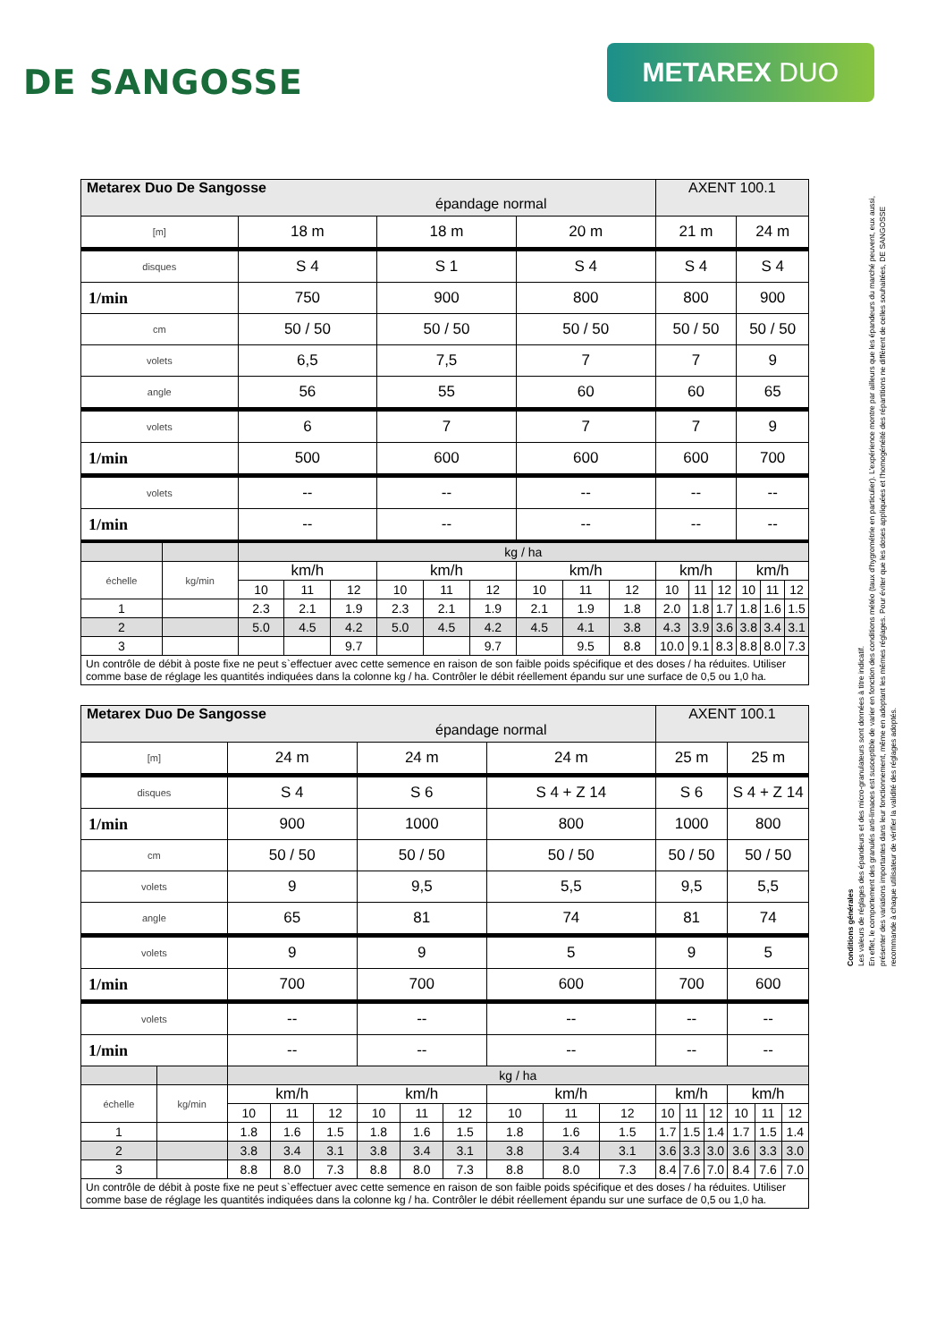DE SANGOSSE
METAREX DUO
Conditions générales
Les valeurs de réglages des épandeurs et des micro-granulateurs sont données à titre indicatif.
En effet, le comportement des granulés anti-limaces est susceptible de varier en fonction des conditions météo (taux d'hygrométrie en particulier). L'expérience montre par ailleurs que les épandeurs du marché peuvent, eux aussi, présenter des variations importantes dans leur fonctionnement, même en adoptant les mêmes réglages. Pour éviter que les doses appliquées et l'homogénéité des répartitions ne diffèrent de celles souhaitées, DE SANGOSSE recommande à chaque utilisateur de vérifier la validité des réglages adoptés.
| Metarex Duo De Sangosse épandage normal | | | | | | | | | | | AXENT 100.1 | | | | | |
| [m] | | 18 m | | | 18 m | | | 20 m | | | 21 m | | | 24 m | | |
| disques | | S 4 | | | S 1 | | | S 4 | | | S 4 | | | S 4 | | |
| 1/min | | 750 | | | 900 | | | 800 | | | 800 | | | 900 | | |
| cm | | 50 / 50 | | | 50 / 50 | | | 50 / 50 | | | 50 / 50 | | | 50 / 50 | | |
| volets | | 6,5 | | | 7,5 | | | 7 | | | 7 | | | 9 | | |
| angle | | 56 | | | 55 | | | 60 | | | 60 | | | 65 | | |
| volets | | 6 | | | 7 | | | 7 | | | 7 | | | 9 | | |
| 1/min | | 500 | | | 600 | | | 600 | | | 600 | | | 700 | | |
| volets | | -- | | | -- | | | -- | | | -- | | | -- | | |
| 1/min | | -- | | | -- | | | -- | | | -- | | | -- | | |
| | | kg / ha | | | | | | | | | | | | | | |
| échelle | kg/min | km/h | | | km/h | | | km/h | | | km/h | | | km/h | | |
| | | 10 | 11 | 12 | 10 | 11 | 12 | 10 | 11 | 12 | 10 | 11 | 12 | 10 | 11 | 12 |
| 1 | | 2.3 | 2.1 | 1.9 | 2.3 | 2.1 | 1.9 | 2.1 | 1.9 | 1.8 | 2.0 | 1.8 | 1.7 | 1.8 | 1.6 | 1.5 |
| 2 | | 5.0 | 4.5 | 4.2 | 5.0 | 4.5 | 4.2 | 4.5 | 4.1 | 3.8 | 4.3 | 3.9 | 3.6 | 3.8 | 3.4 | 3.1 |
| 3 | | | | 9.7 | | | 9.7 | | 9.5 | 8.8 | 10.0 | 9.1 | 8.3 | 8.8 | 8.0 | 7.3 |
| Un contrôle de débit à poste fixe ne peut s`effectuer avec cette semence en raison de son faible poids spécifique et des doses / ha réduites. Utiliser comme base de réglage les quantités indiquées dans la colonne kg / ha. Contrôler le débit réellement épandu sur une surface de 0,5 ou 1,0 ha. | | | | | | | | | | | | | | | | |
| Metarex Duo De Sangosse épandage normal | | | | | | | | | | | AXENT 100.1 | | | | | |
| [m] | | 24 m | | | 24 m | | | 24 m | | | 25 m | | | 25 m | | |
| disques | | S 4 | | | S 6 | | | S 4 + Z 14 | | | S 6 | | | S 4 + Z 14 | | |
| 1/min | | 900 | | | 1000 | | | 800 | | | 1000 | | | 800 | | |
| cm | | 50 / 50 | | | 50 / 50 | | | 50 / 50 | | | 50 / 50 | | | 50 / 50 | | |
| volets | | 9 | | | 9,5 | | | 5,5 | | | 9,5 | | | 5,5 | | |
| angle | | 65 | | | 81 | | | 74 | | | 81 | | | 74 | | |
| volets | | 9 | | | 9 | | | 5 | | | 9 | | | 5 | | |
| 1/min | | 700 | | | 700 | | | 600 | | | 700 | | | 600 | | |
| volets | | -- | | | -- | | | -- | | | -- | | | -- | | |
| 1/min | | -- | | | -- | | | -- | | | -- | | | -- | | |
| | | kg / ha | | | | | | | | | | | | | | |
| échelle | kg/min | km/h | | | km/h | | | km/h | | | km/h | | | km/h | | |
| | | 10 | 11 | 12 | 10 | 11 | 12 | 10 | 11 | 12 | 10 | 11 | 12 | 10 | 11 | 12 |
| 1 | | 1.8 | 1.6 | 1.5 | 1.8 | 1.6 | 1.5 | 1.8 | 1.6 | 1.5 | 1.7 | 1.5 | 1.4 | 1.7 | 1.5 | 1.4 |
| 2 | | 3.8 | 3.4 | 3.1 | 3.8 | 3.4 | 3.1 | 3.8 | 3.4 | 3.1 | 3.6 | 3.3 | 3.0 | 3.6 | 3.3 | 3.0 |
| 3 | | 8.8 | 8.0 | 7.3 | 8.8 | 8.0 | 7.3 | 8.8 | 8.0 | 7.3 | 8.4 | 7.6 | 7.0 | 8.4 | 7.6 | 7.0 |
| Un contrôle de débit à poste fixe ne peut s`effectuer avec cette semence en raison de son faible poids spécifique et des doses / ha réduites. Utiliser comme base de réglage les quantités indiquées dans la colonne kg / ha. Contrôler le débit réellement épandu sur une surface de 0,5 ou 1,0 ha. | | | | | | | | | | | | | | | | |